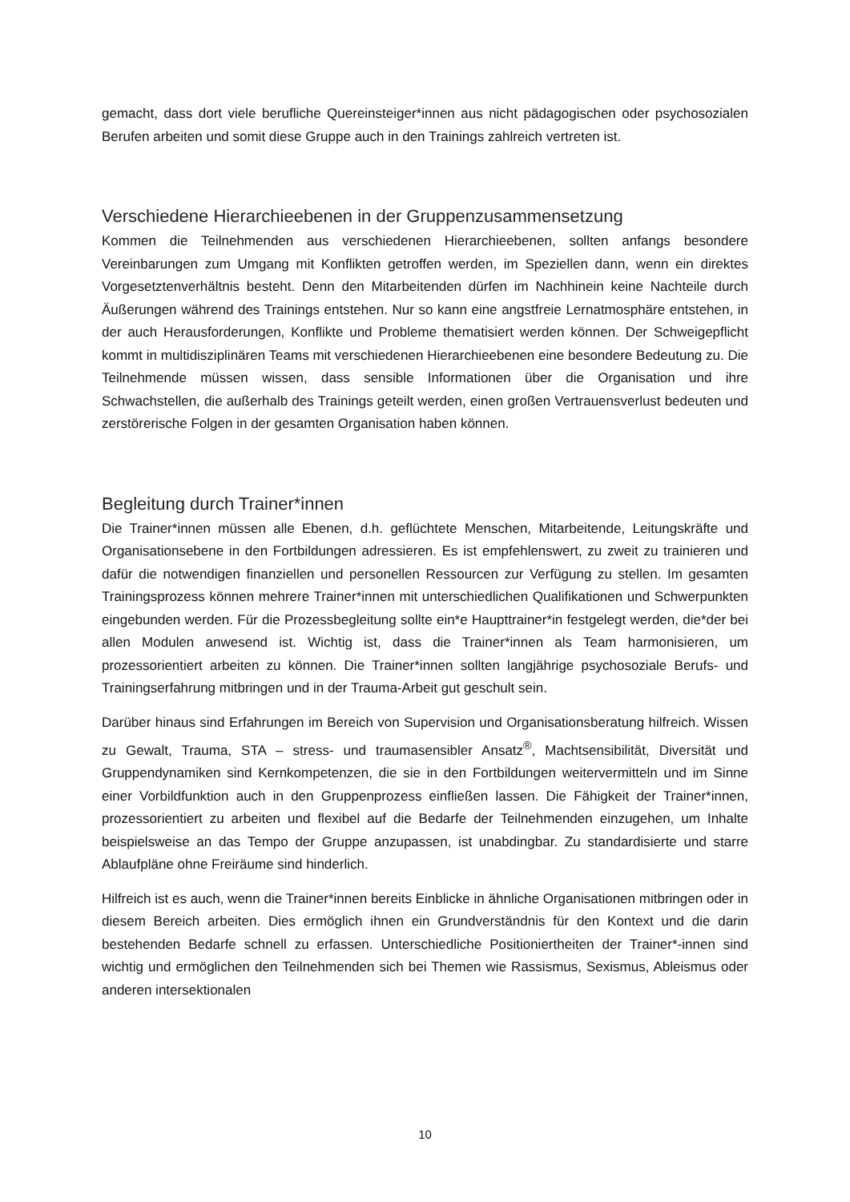gemacht, dass dort viele berufliche Quereinsteiger*innen aus nicht pädagogischen oder psychosozialen Berufen arbeiten und somit diese Gruppe auch in den Trainings zahlreich vertreten ist.
Verschiedene Hierarchieebenen in der Gruppenzusammensetzung
Kommen die Teilnehmenden aus verschiedenen Hierarchieebenen, sollten anfangs besondere Vereinbarungen zum Umgang mit Konflikten getroffen werden, im Speziellen dann, wenn ein direktes Vorgesetztenverhältnis besteht. Denn den Mitarbeitenden dürfen im Nachhinein keine Nachteile durch Äußerungen während des Trainings entstehen. Nur so kann eine angstfreie Lernatmosphäre entstehen, in der auch Herausforderungen, Konflikte und Probleme thematisiert werden können. Der Schweigepflicht kommt in multidisziplinären Teams mit verschiedenen Hierarchieebenen eine besondere Bedeutung zu. Die Teilnehmende müssen wissen, dass sensible Informationen über die Organisation und ihre Schwachstellen, die außerhalb des Trainings geteilt werden, einen großen Vertrauensverlust bedeuten und zerstörerische Folgen in der gesamten Organisation haben können.
Begleitung durch Trainer*innen
Die Trainer*innen müssen alle Ebenen, d.h. geflüchtete Menschen, Mitarbeitende, Leitungskräfte und Organisationsebene in den Fortbildungen adressieren. Es ist empfehlenswert, zu zweit zu trainieren und dafür die notwendigen finanziellen und personellen Ressourcen zur Verfügung zu stellen. Im gesamten Trainingsprozess können mehrere Trainer*innen mit unterschiedlichen Qualifikationen und Schwerpunkten eingebunden werden. Für die Prozessbegleitung sollte ein*e Haupttrainer*in festgelegt werden, die*der bei allen Modulen anwesend ist. Wichtig ist, dass die Trainer*innen als Team harmonisieren, um prozessorientiert arbeiten zu können. Die Trainer*innen sollten langjährige psychosoziale Berufs- und Trainingserfahrung mitbringen und in der Trauma-Arbeit gut geschult sein.
Darüber hinaus sind Erfahrungen im Bereich von Supervision und Organisationsberatung hilfreich. Wissen zu Gewalt, Trauma, STA – stress- und traumasensibler Ansatz<sup>®</sup>, Machtsensibilität, Diversität und Gruppendynamiken sind Kernkompetenzen, die sie in den Fortbildungen weitervermitteln und im Sinne einer Vorbildfunktion auch in den Gruppenprozess einfließen lassen. Die Fähigkeit der Trainer*innen, prozessorientiert zu arbeiten und flexibel auf die Bedarfe der Teilnehmenden einzugehen, um Inhalte beispielsweise an das Tempo der Gruppe anzupassen, ist unabdingbar. Zu standardisierte und starre Ablaufpläne ohne Freiräume sind hinderlich.
Hilfreich ist es auch, wenn die Trainer*innen bereits Einblicke in ähnliche Organisationen mitbringen oder in diesem Bereich arbeiten. Dies ermöglich ihnen ein Grundverständnis für den Kontext und die darin bestehenden Bedarfe schnell zu erfassen. Unterschiedliche Positioniertheiten der Trainer*-innen sind wichtig und ermöglichen den Teilnehmenden sich bei Themen wie Rassismus, Sexismus, Ableismus oder anderen intersektionalen
10